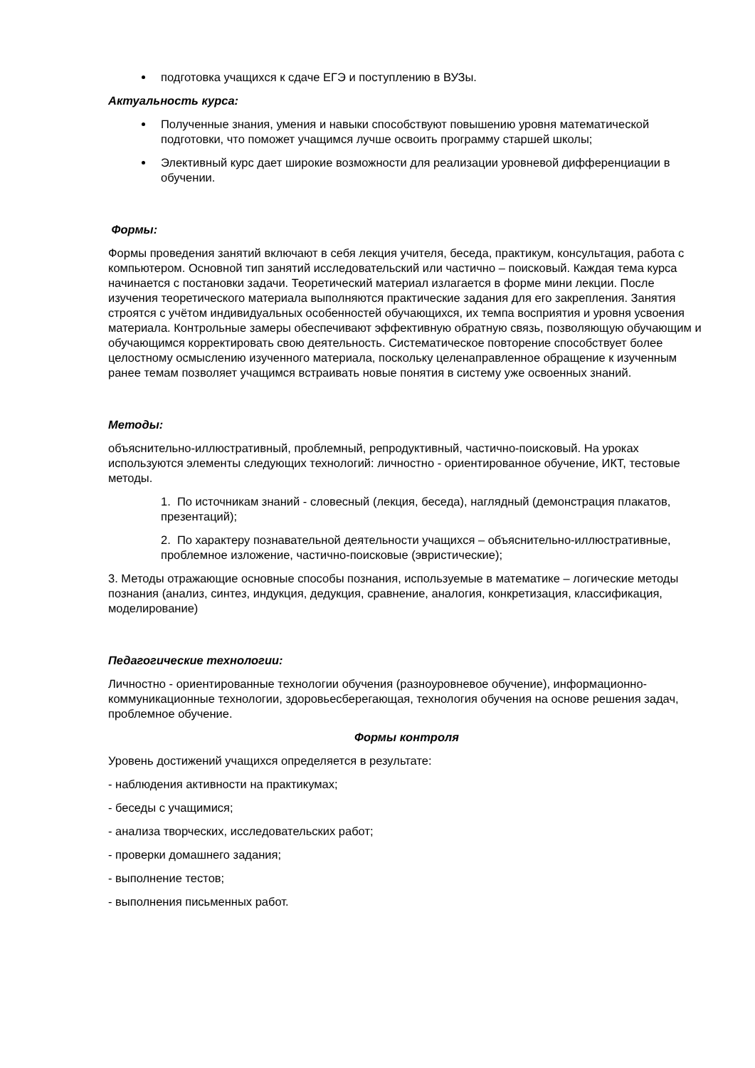подготовка учащихся к сдаче ЕГЭ и поступлению в ВУЗы.
Актуальность курса:
Полученные знания, умения и навыки способствуют повышению уровня математической подготовки, что поможет учащимся лучше освоить программу старшей школы;
Элективный курс дает широкие возможности для реализации уровневой дифференциации в обучении.
Формы:
Формы проведения занятий включают в себя лекция учителя, беседа, практикум, консультация, работа с компьютером. Основной тип занятий исследовательский или частично – поисковый. Каждая тема курса начинается с постановки задачи. Теоретический материал излагается в форме мини лекции. После изучения теоретического материала выполняются практические задания для его закрепления. Занятия строятся с учётом индивидуальных особенностей обучающихся, их темпа восприятия и уровня усвоения материала. Контрольные замеры обеспечивают эффективную обратную связь, позволяющую обучающим и обучающимся корректировать свою деятельность. Систематическое повторение способствует более целостному осмыслению изученного материала, поскольку целенаправленное обращение к изученным ранее темам позволяет учащимся встраивать новые понятия в систему уже освоенных знаний.
Методы:
объяснительно-иллюстративный, проблемный, репродуктивный, частично-поисковый. На уроках используются элементы следующих технологий: личностно - ориентированное обучение, ИКТ, тестовые методы.
1. По источникам знаний - словесный (лекция, беседа), наглядный (демонстрация плакатов, презентаций);
2. По характеру познавательной деятельности учащихся – объяснительно-иллюстративные, проблемное изложение, частично-поисковые (эвристические);
3. Методы отражающие основные способы познания, используемые в математике – логические методы познания (анализ, синтез, индукция, дедукция, сравнение, аналогия, конкретизация, классификация, моделирование)
Педагогические технологии:
Личностно - ориентированные технологии обучения (разноуровневое обучение), информационно-коммуникационные технологии, здоровьесберегающая, технология обучения на основе решения задач, проблемное обучение.
Формы контроля
Уровень достижений учащихся определяется в результате:
- наблюдения активности на практикумах;
- беседы с учащимися;
- анализа творческих, исследовательских работ;
- проверки домашнего задания;
- выполнение тестов;
- выполнения письменных работ.